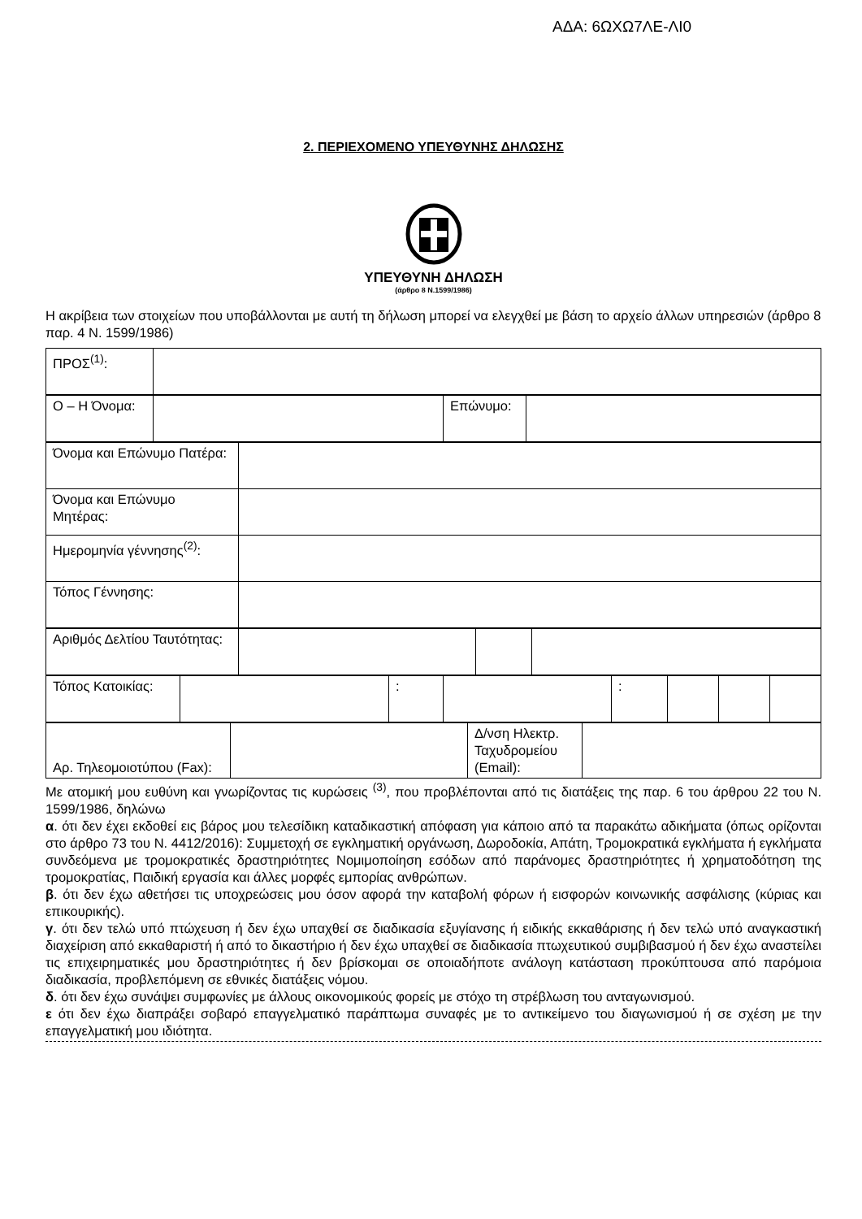ΑΔΑ: 6ΩΧΩ7ΛΕ-ΛΙ0
2. ΠΕΡΙΕΧΟΜΕΝΟ ΥΠΕΥΘΥΝΗΣ ΔΗΛΩΣΗΣ
ΥΠΕΥΘΥΝΗ ΔΗΛΩΣΗ
(άρθρο 8 Ν.1599/1986)
Η ακρίβεια των στοιχείων που υποβάλλονται με αυτή τη δήλωση μπορεί να ελεγχθεί με βάση το αρχείο άλλων υπηρεσιών (άρθρο 8 παρ. 4 Ν. 1599/1986)
| ΠΡΟΣ<sup>(1)</sup>: | |
| Ο – Η Όνομα: | | Επώνυμο: | |
| Όνομα και Επώνυμο Πατέρα: | |
| Όνομα και Επώνυμο Μητέρας: | |
| Ημερομηνία γέννησης<sup>(2)</sup>: | |
| Τόπος Γέννησης: | |
| Αριθμός Δελτίου Ταυτότητας: | | | |
| Τόπος Κατοικίας: | | : | | : | | | |
| Αρ. Τηλεομοιοτύπου (Fax): | | Δ/νση Ηλεκτρ. Ταχυδρομείου (Email): | |
Με ατομική μου ευθύνη και γνωρίζοντας τις κυρώσεις <sup>(3)</sup>, που προβλέπονται από τις διατάξεις της παρ. 6 του άρθρου 22 του Ν. 1599/1986, δηλώνω
α. ότι δεν έχει εκδοθεί εις βάρος μου τελεσίδικη καταδικαστική απόφαση για κάποιο από τα παρακάτω αδικήματα (όπως ορίζονται στο άρθρο 73 του Ν. 4412/2016): Συμμετοχή σε εγκληματική οργάνωση, Δωροδοκία, Απάτη, Τρομοκρατικά εγκλήματα ή εγκλήματα συνδεόμενα με τρομοκρατικές δραστηριότητες Νομιμοποίηση εσόδων από παράνομες δραστηριότητες ή χρηματοδότηση της τρομοκρατίας, Παιδική εργασία και άλλες μορφές εμπορίας ανθρώπων.
β. ότι δεν έχω αθετήσει τις υποχρεώσεις μου όσον αφορά την καταβολή φόρων ή εισφορών κοινωνικής ασφάλισης (κύριας και επικουρικής).
γ. ότι δεν τελώ υπό πτώχευση ή δεν έχω υπαχθεί σε διαδικασία εξυγίανσης ή ειδικής εκκαθάρισης ή δεν τελώ υπό αναγκαστική διαχείριση από εκκαθαριστή ή από το δικαστήριο ή δεν έχω υπαχθεί σε διαδικασία πτωχευτικού συμβιβασμού ή δεν έχω αναστείλει τις επιχειρηματικές μου δραστηριότητες ή δεν βρίσκομαι σε οποιαδήποτε ανάλογη κατάσταση προκύπτουσα από παρόμοια διαδικασία, προβλεπόμενη σε εθνικές διατάξεις νόμου.
δ. ότι δεν έχω συνάψει συμφωνίες με άλλους οικονομικούς φορείς με στόχο τη στρέβλωση του ανταγωνισμού.
ε ότι δεν έχω διαπράξει σοβαρό επαγγελματικό παράπτωμα συναφές με το αντικείμενο του διαγωνισμού ή σε σχέση με την επαγγελματική μου ιδιότητα.